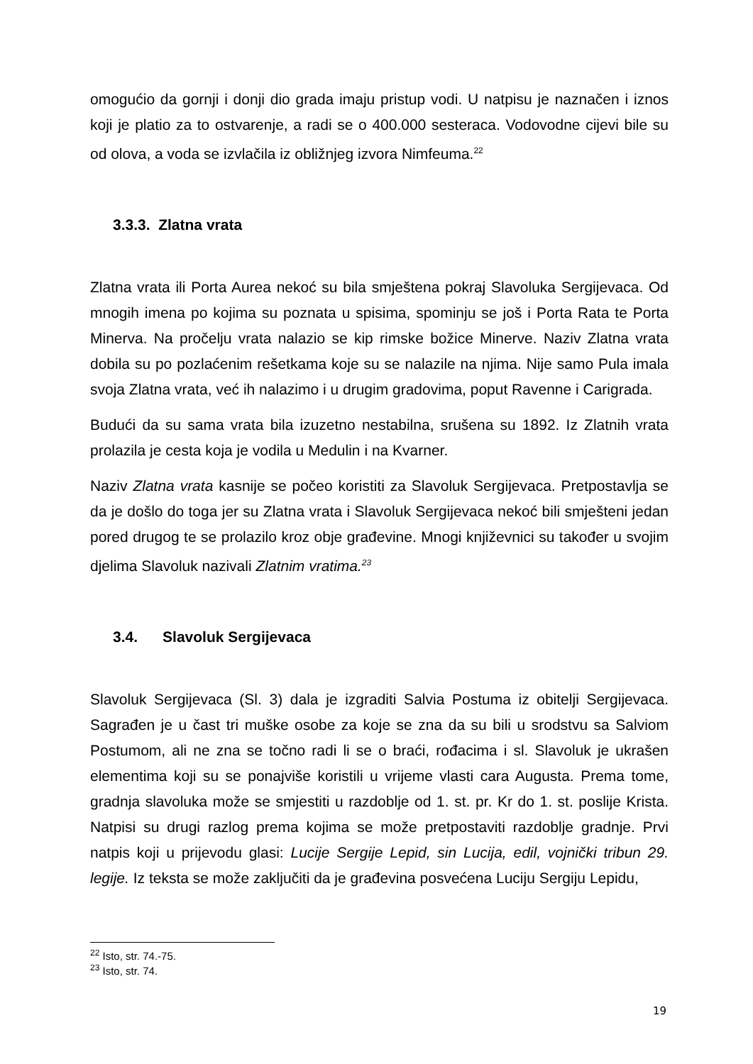omogućio da gornji i donji dio grada imaju pristup vodi. U natpisu je naznačen i iznos koji je platio za to ostvarenje, a radi se o 400.000 sesteraca. Vodovodne cijevi bile su od olova, a voda se izvlačila iz obližnjeg izvora Nimfeuma.<sup>22</sup>
3.3.3. Zlatna vrata
Zlatna vrata ili Porta Aurea nekoć su bila smještena pokraj Slavoluka Sergijevaca. Od mnogih imena po kojima su poznata u spisima, spominju se još i Porta Rata te Porta Minerva. Na pročelju vrata nalazio se kip rimske božice Minerve. Naziv Zlatna vrata dobila su po pozlaćenim rešetkama koje su se nalazile na njima. Nije samo Pula imala svoja Zlatna vrata, već ih nalazimo i u drugim gradovima, poput Ravenne i Carigrada.
Budući da su sama vrata bila izuzetno nestabilna, srušena su 1892. Iz Zlatnih vrata prolazila je cesta koja je vodila u Medulin i na Kvarner.
Naziv Zlatna vrata kasnije se počeo koristiti za Slavoluk Sergijevaca. Pretpostavlja se da je došlo do toga jer su Zlatna vrata i Slavoluk Sergijevaca nekoć bili smješteni jedan pored drugog te se prolazilo kroz obje građevine. Mnogi književnici su također u svojim djelima Slavoluk nazivali Zlatnim vratima.<sup>23</sup>
3.4. Slavoluk Sergijevaca
Slavoluk Sergijevaca (Sl. 3) dala je izgraditi Salvia Postuma iz obitelji Sergijevaca. Sagrađen je u čast tri muške osobe za koje se zna da su bili u srodstvu sa Salviom Postumom, ali ne zna se točno radi li se o braći, rođacima i sl. Slavoluk je ukrašen elementima koji su se ponajviše koristili u vrijeme vlasti cara Augusta. Prema tome, gradnja slavoluka može se smjestiti u razdoblje od 1. st. pr. Kr do 1. st. poslije Krista. Natpisi su drugi razlog prema kojima se može pretpostaviti razdoblje gradnje. Prvi natpis koji u prijevodu glasi: Lucije Sergije Lepid, sin Lucija, edil, vojnički tribun 29. legije. Iz teksta se može zaključiti da je građevina posvećena Luciju Sergiju Lepidu,
<sup>22</sup> Isto, str. 74.-75.
<sup>23</sup> Isto, str. 74.
19